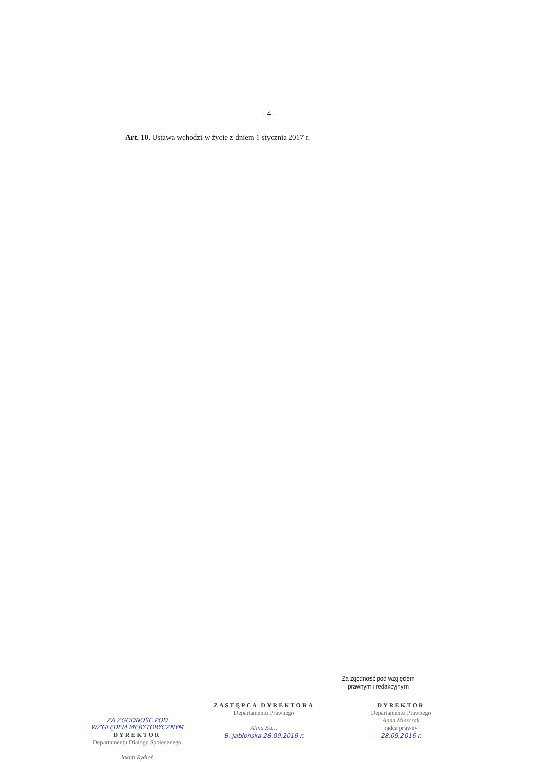– 4 –
Art. 10. Ustawa wchodzi w życie z dniem 1 stycznia 2017 r.
Za zgodność pod względem
prawnym i redakcyjnym
ZA ZGODNOŚĆ POD
WZGLĘDEM MERYTORYCZNYM
DYREKTOR
Departamentu Dialogu Społecznego
Jakub Rydłoń
ZASTĘPCA DYREKTORA
Departamentu Prawnego
Alina Bu…
B. Jabłońska 28.09.2016 r.
DYREKTOR
Departamentu Prawnego
Anna Miszczak
radca prawny
28.09.2016 r.